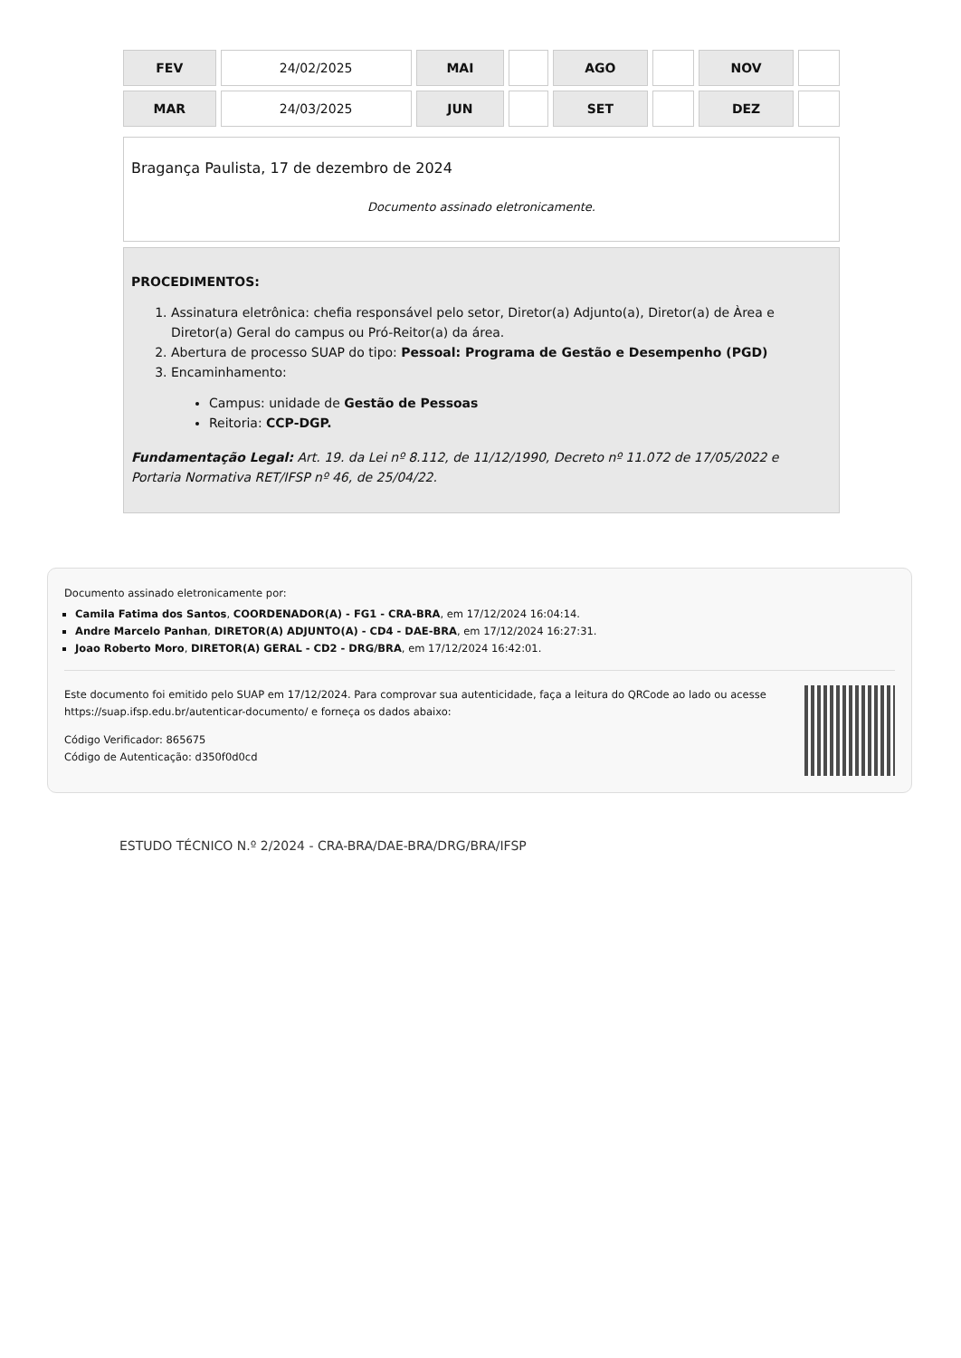| FEV | 24/02/2025 | MAI | | AGO | | NOV | |
| MAR | 24/03/2025 | JUN | | SET | | DEZ | |
Bragança Paulista, 17 de dezembro de 2024
Documento assinado eletronicamente.
PROCEDIMENTOS:
1. Assinatura eletrônica: chefia responsável pelo setor, Diretor(a) Adjunto(a), Diretor(a) de Àrea e Diretor(a) Geral do campus ou Pró-Reitor(a) da área.
2. Abertura de processo SUAP do tipo: Pessoal: Programa de Gestão e Desempenho (PGD)
3. Encaminhamento:
Campus: unidade de Gestão de Pessoas
Reitoria: CCP-DGP.
Fundamentação Legal: Art. 19. da Lei nº 8.112, de 11/12/1990, Decreto nº 11.072 de 17/05/2022 e Portaria Normativa RET/IFSP nº 46, de 25/04/22.
Documento assinado eletronicamente por:
Camila Fatima dos Santos, COORDENADOR(A) - FG1 - CRA-BRA, em 17/12/2024 16:04:14.
Andre Marcelo Panhan, DIRETOR(A) ADJUNTO(A) - CD4 - DAE-BRA, em 17/12/2024 16:27:31.
Joao Roberto Moro, DIRETOR(A) GERAL - CD2 - DRG/BRA, em 17/12/2024 16:42:01.
Este documento foi emitido pelo SUAP em 17/12/2024. Para comprovar sua autenticidade, faça a leitura do QRCode ao lado ou acesse https://suap.ifsp.edu.br/autenticar-documento/ e forneça os dados abaixo:
Código Verificador: 865675
Código de Autenticação: d350f0d0cd
ESTUDO TÉCNICO N.º 2/2024 - CRA-BRA/DAE-BRA/DRG/BRA/IFSP